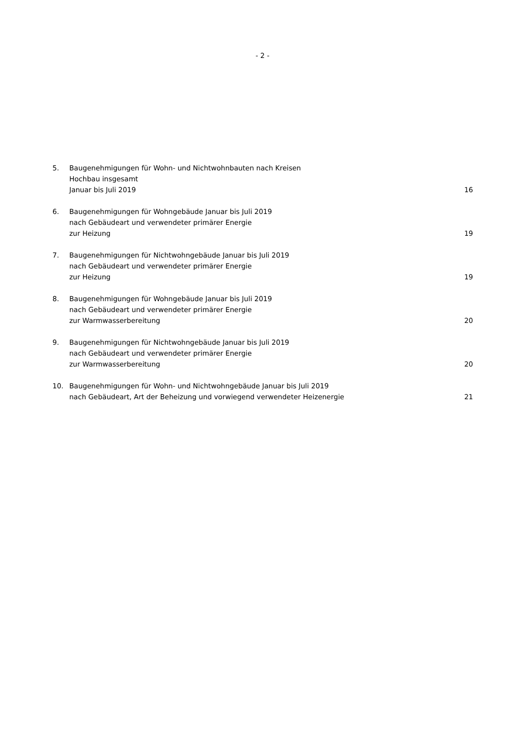- 2 -
5. Baugenehmigungen für Wohn- und Nichtwohnbauten nach Kreisen
Hochbau insgesamt
Januar bis Juli 2019
16
6. Baugenehmigungen für Wohngebäude Januar bis Juli 2019
nach Gebäudeart und verwendeter primärer Energie
zur Heizung
19
7. Baugenehmigungen für Nichtwohngebäude Januar bis Juli 2019
nach Gebäudeart und verwendeter primärer Energie
zur Heizung
19
8. Baugenehmigungen für Wohngebäude Januar bis Juli 2019
nach Gebäudeart und verwendeter primärer Energie
zur Warmwasserbereitung
20
9. Baugenehmigungen für Nichtwohngebäude Januar bis Juli 2019
nach Gebäudeart und verwendeter primärer Energie
zur Warmwasserbereitung
20
10. Baugenehmigungen für Wohn- und Nichtwohngebäude Januar bis Juli 2019
nach Gebäudeart, Art der Beheizung und vorwiegend verwendeter Heizenergie
21